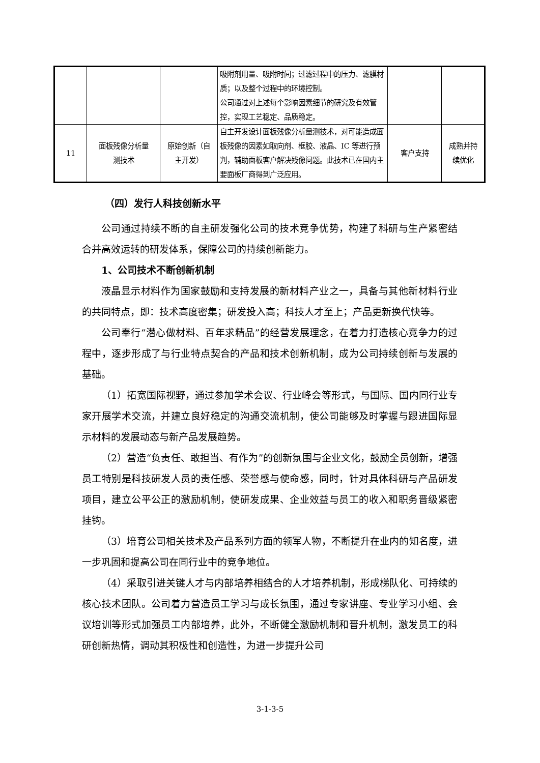| | | | 吸附剂用量、吸附时间；过滤过程中的压力、滤膜材质；以及整个过程中的环境控制。 公司通过对上述每个影响因素细节的研究及有效管控，实现工艺稳定、品质稳定。 | | |
| 11 | 面板残像分析量 测技术 | 原始创新（自 主开发） | 自主开发设计面板残像分析量测技术，对可能造成面板残像的因素如取向剂、框胶、液晶、IC 等进行预判，辅助面板客户解决残像问题。此技术已在国内主要面板厂商得到广泛应用。 | 客户支持 | 成熟并持 续优化 |
（四）发行人科技创新水平
公司通过持续不断的自主研发强化公司的技术竞争优势，构建了科研与生产紧密结合并高效运转的研发体系，保障公司的持续创新能力。
1、公司技术不断创新机制
液晶显示材料作为国家鼓励和支持发展的新材料产业之一，具备与其他新材料行业的共同特点，即：技术高度密集；研发投入高；科技人才至上；产品更新换代快等。
公司奉行“潜心做材料、百年求精品”的经营发展理念，在着力打造核心竞争力的过程中，逐步形成了与行业特点契合的产品和技术创新机制，成为公司持续创新与发展的基础。
（1）拓宽国际视野，通过参加学术会议、行业峰会等形式，与国际、国内同行业专家开展学术交流，并建立良好稳定的沟通交流机制，使公司能够及时掌握与跟进国际显示材料的发展动态与新产品发展趋势。
（2）营造“负责任、敢担当、有作为”的创新氛围与企业文化，鼓励全员创新，增强员工特别是科技研发人员的责任感、荣誉感与使命感，同时，针对具体科研与产品研发项目，建立公平公正的激励机制，使研发成果、企业效益与员工的收入和职务晋级紧密挂钩。
（3）培育公司相关技术及产品系列方面的领军人物，不断提升在业内的知名度，进一步巩固和提高公司在同行业中的竞争地位。
（4）采取引进关键人才与内部培养相结合的人才培养机制，形成梯队化、可持续的核心技术团队。公司着力营造员工学习与成长氛围，通过专家讲座、专业学习小组、会议培训等形式加强员工内部培养，此外，不断健全激励机制和晋升机制，激发员工的科研创新热情，调动其积极性和创造性，为进一步提升公司
3-1-3-5